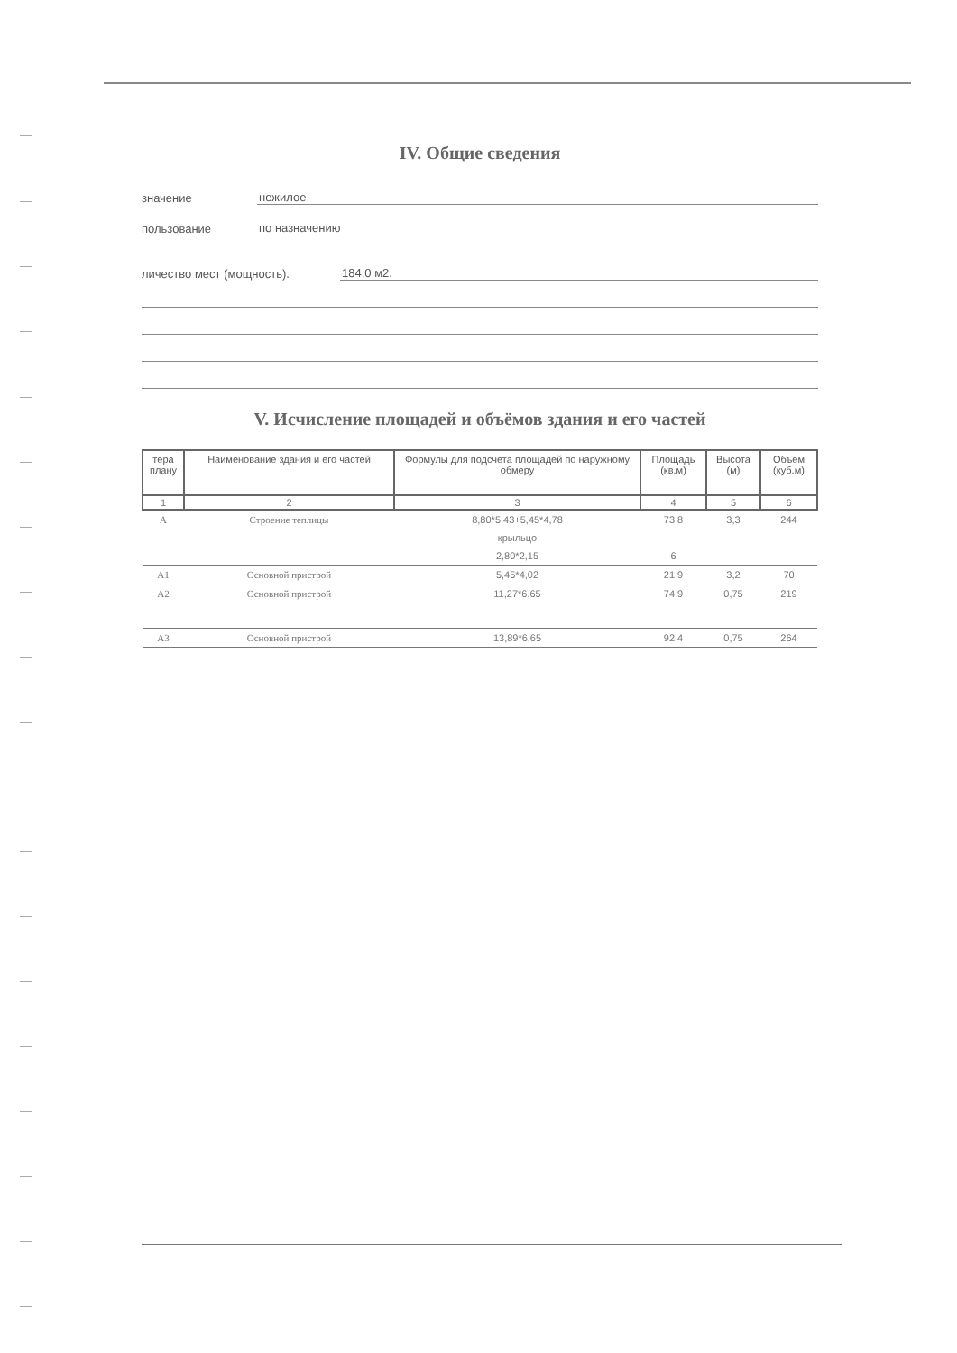IV. Общие сведения
значение нежилое
пользование по назначению
личество мест (мощность). 184,0 м2.
V. Исчисление площадей и объёмов здания и его частей
| тера плану | Наименование здания и его частей | Формулы для подсчета площадей по наружному обмеру | Площадь (кв.м) | Высота (м) | Объем (куб.м) |
| --- | --- | --- | --- | --- | --- |
| 1 | 2 | 3 | 4 | 5 | 6 |
| А | Строение теплицы | 8,80*5,43+5,45*4,78 | 73,8 | 3,3 | 244 |
| | | крыльцо | | | |
| | | 2,80*2,15 | 6 | | |
| А1 | Основной пристрой | 5,45*4,02 | 21,9 | 3,2 | 70 |
| А2 | Основной пристрой | 11,27*6,65 | 74,9 | 0,75 | 219 |
| А3 | Основной пристрой | 13,89*6,65 | 92,4 | 0,75 | 264 |